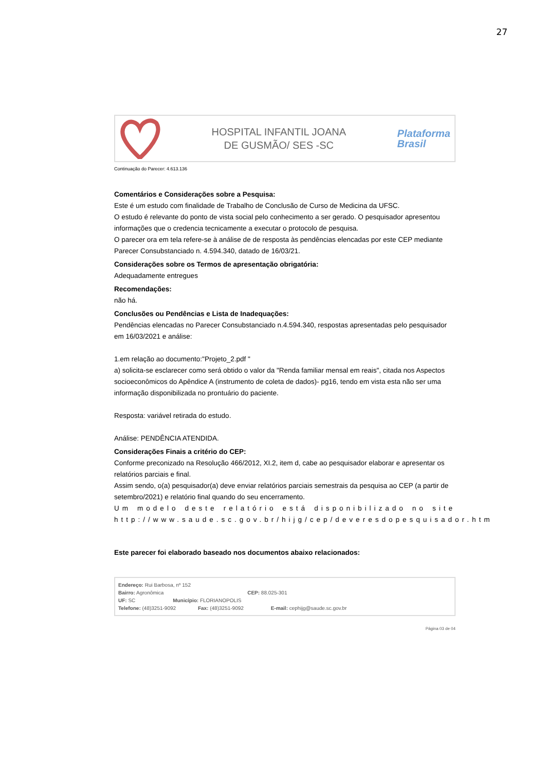27
HOSPITAL INFANTIL JOANA
DE GUSMÃO/ SES -SC
Plataforma
Brasil
Continuação do Parecer: 4.613.136
Comentários e Considerações sobre a Pesquisa:
Este é um estudo com finalidade de Trabalho de Conclusão de Curso de Medicina da UFSC.
O estudo é relevante do ponto de vista social pelo conhecimento a ser gerado. O pesquisador apresentou informações que o credencia tecnicamente a executar o protocolo de pesquisa.
O parecer ora em tela refere-se à análise de de resposta às pendências elencadas por este CEP mediante Parecer Consubstanciado n. 4.594.340, datado de 16/03/21.
Considerações sobre os Termos de apresentação obrigatória:
Adequadamente entregues
Recomendações:
não há.
Conclusões ou Pendências e Lista de Inadequações:
Pendências elencadas no Parecer Consubstanciado n.4.594.340, respostas apresentadas pelo pesquisador em 16/03/2021 e análise:
1.em relação ao documento:"Projeto_2.pdf "
a) solicita-se esclarecer como será obtido o valor da "Renda familiar mensal em reais", citada nos Aspectos socioeconômicos do Apêndice A (instrumento de coleta de dados)- pg16, tendo em vista esta não ser uma informação disponibilizada no prontuário do paciente.
Resposta: variável retirada do estudo.
Análise: PENDÊNCIA ATENDIDA.
Considerações Finais a critério do CEP:
Conforme preconizado na Resolução 466/2012, XI.2, item d, cabe ao pesquisador elaborar e apresentar os relatórios parciais e final.
Assim sendo, o(a) pesquisador(a) deve enviar relatórios parciais semestrais da pesquisa ao CEP (a partir de setembro/2021) e relatório final quando do seu encerramento.
Um modelo deste relatório está disponibilizado no site http://www.saude.sc.gov.br/hijg/cep/deveresdopesquisador.htm
Este parecer foi elaborado baseado nos documentos abaixo relacionados:
Endereço: Rui Barbosa, nº 152
Bairro: Agronômica CEP: 88.025-301
UF: SC Município: FLORIANOPOLIS
Telefone: (48)3251-9092 Fax: (48)3251-9092 E-mail: cephijg@saude.sc.gov.br
Página 03 de 04